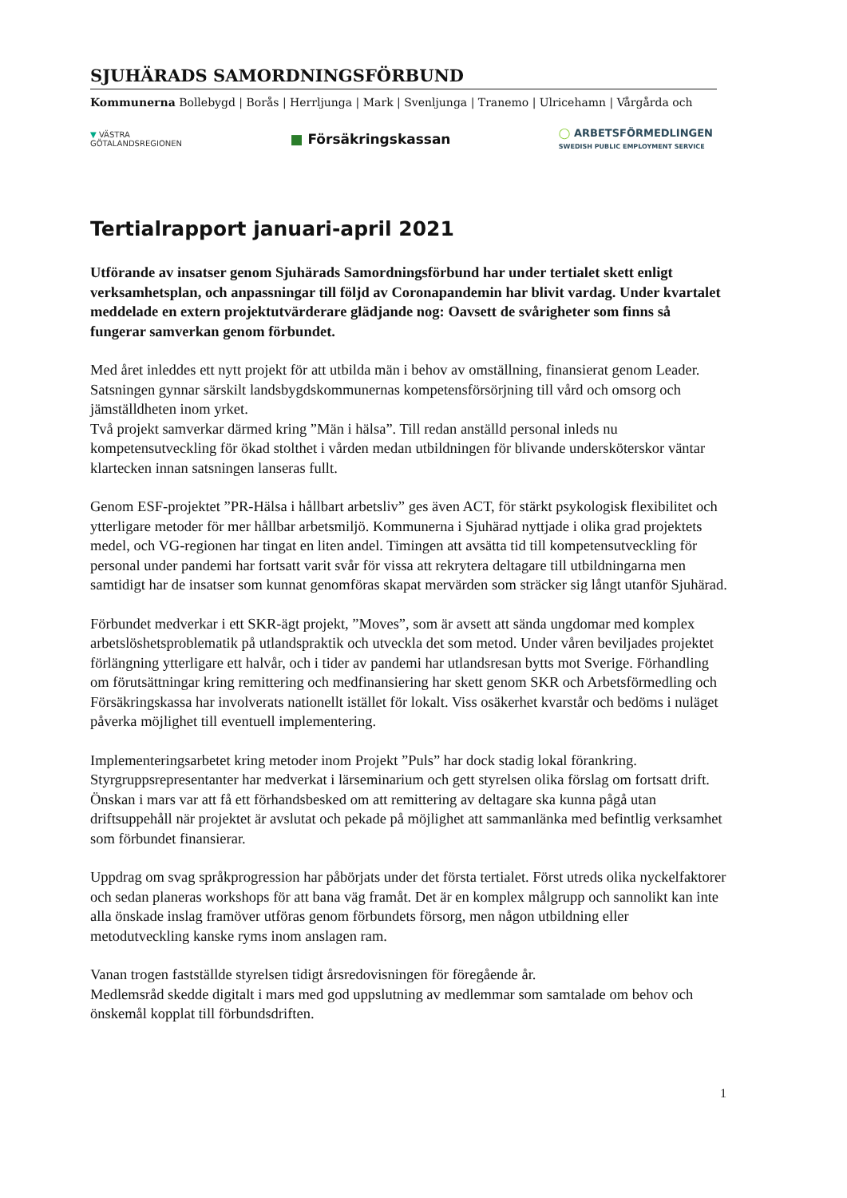SJUHÄRADS SAMORDNINGSFÖRBUND
Kommunerna Bollebygd | Borås | Herrljunga | Mark | Svenljunga | Tranemo | Ulricehamn | Vårgårda och
▼ VÄSTRA
GÖTALANDSREGIONEN
■ Försäkringskassan
◯ ARBETSFÖRMEDLINGEN
SWEDISH PUBLIC EMPLOYMENT SERVICE
Tertialrapport januari-april 2021
Utförande av insatser genom Sjuhärads Samordningsförbund har under tertialet skett enligt verksamhetsplan, och anpassningar till följd av Coronapandemin har blivit vardag. Under kvartalet meddelade en extern projektutvärderare glädjande nog: Oavsett de svårigheter som finns så fungerar samverkan genom förbundet.
Med året inleddes ett nytt projekt för att utbilda män i behov av omställning, finansierat genom Leader. Satsningen gynnar särskilt landsbygdskommunernas kompetensförsörjning till vård och omsorg och jämställdheten inom yrket.
Två projekt samverkar därmed kring ”Män i hälsa”. Till redan anställd personal inleds nu kompetensutveckling för ökad stolthet i vården medan utbildningen för blivande undersköterskor väntar klartecken innan satsningen lanseras fullt.
Genom ESF-projektet ”PR-Hälsa i hållbart arbetsliv” ges även ACT, för stärkt psykologisk flexibilitet och ytterligare metoder för mer hållbar arbetsmiljö. Kommunerna i Sjuhärad nyttjade i olika grad projektets medel, och VG-regionen har tingat en liten andel. Timingen att avsätta tid till kompetensutveckling för personal under pandemi har fortsatt varit svår för vissa att rekrytera deltagare till utbildningarna men samtidigt har de insatser som kunnat genomföras skapat mervärden som sträcker sig långt utanför Sjuhärad.
Förbundet medverkar i ett SKR-ägt projekt, ”Moves”, som är avsett att sända ungdomar med komplex arbetslöshetsproblematik på utlandspraktik och utveckla det som metod. Under våren beviljades projektet förlängning ytterligare ett halvår, och i tider av pandemi har utlandsresan bytts mot Sverige. Förhandling om förutsättningar kring remittering och medfinansiering har skett genom SKR och Arbetsförmedling och Försäkringskassa har involverats nationellt istället för lokalt. Viss osäkerhet kvarstår och bedöms i nuläget påverka möjlighet till eventuell implementering.
Implementeringsarbetet kring metoder inom Projekt ”Puls” har dock stadig lokal förankring. Styrgruppsrepresentanter har medverkat i lärseminarium och gett styrelsen olika förslag om fortsatt drift. Önskan i mars var att få ett förhandsbesked om att remittering av deltagare ska kunna pågå utan driftsuppehåll när projektet är avslutat och pekade på möjlighet att sammanlänka med befintlig verksamhet som förbundet finansierar.
Uppdrag om svag språkprogression har påbörjats under det första tertialet. Först utreds olika nyckelfaktorer och sedan planeras workshops för att bana väg framåt. Det är en komplex målgrupp och sannolikt kan inte alla önskade inslag framöver utföras genom förbundets försorg, men någon utbildning eller metodutveckling kanske ryms inom anslagen ram.
Vanan trogen fastställde styrelsen tidigt årsredovisningen för föregående år.
Medlemsråd skedde digitalt i mars med god uppslutning av medlemmar som samtalade om behov och önskemål kopplat till förbundsdriften.
1